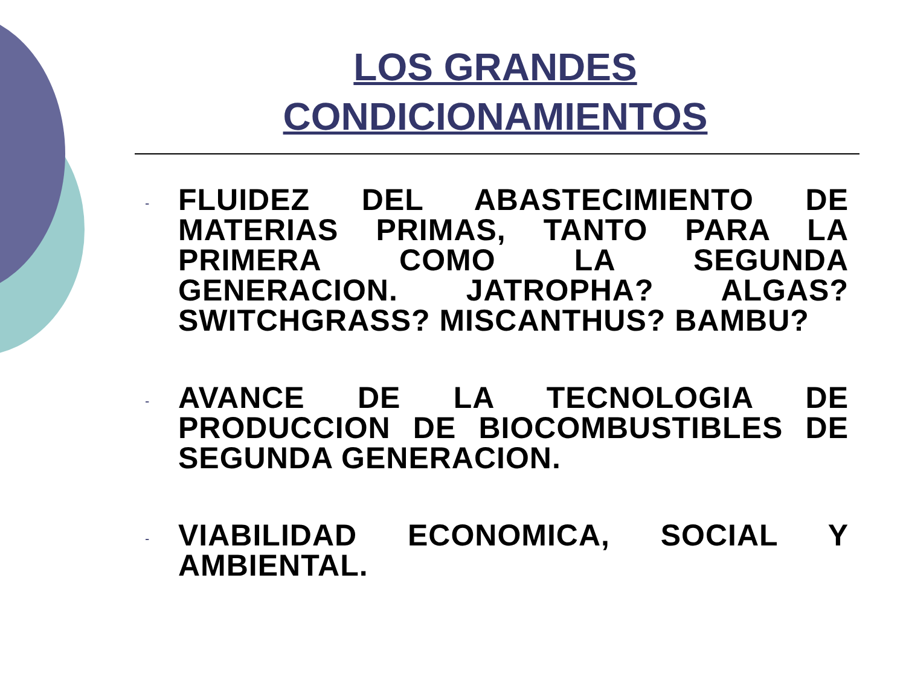LOS GRANDES
CONDICIONAMIENTOS
- FLUIDEZ DEL ABASTECIMIENTO DE MATERIAS PRIMAS, TANTO PARA LA PRIMERA COMO LA SEGUNDA GENERACION. JATROPHA? ALGAS? SWITCHGRASS? MISCANTHUS? BAMBU?
- AVANCE DE LA TECNOLOGIA DE PRODUCCION DE BIOCOMBUSTIBLES DE SEGUNDA GENERACION.
- VIABILIDAD ECONOMICA, SOCIAL Y AMBIENTAL.